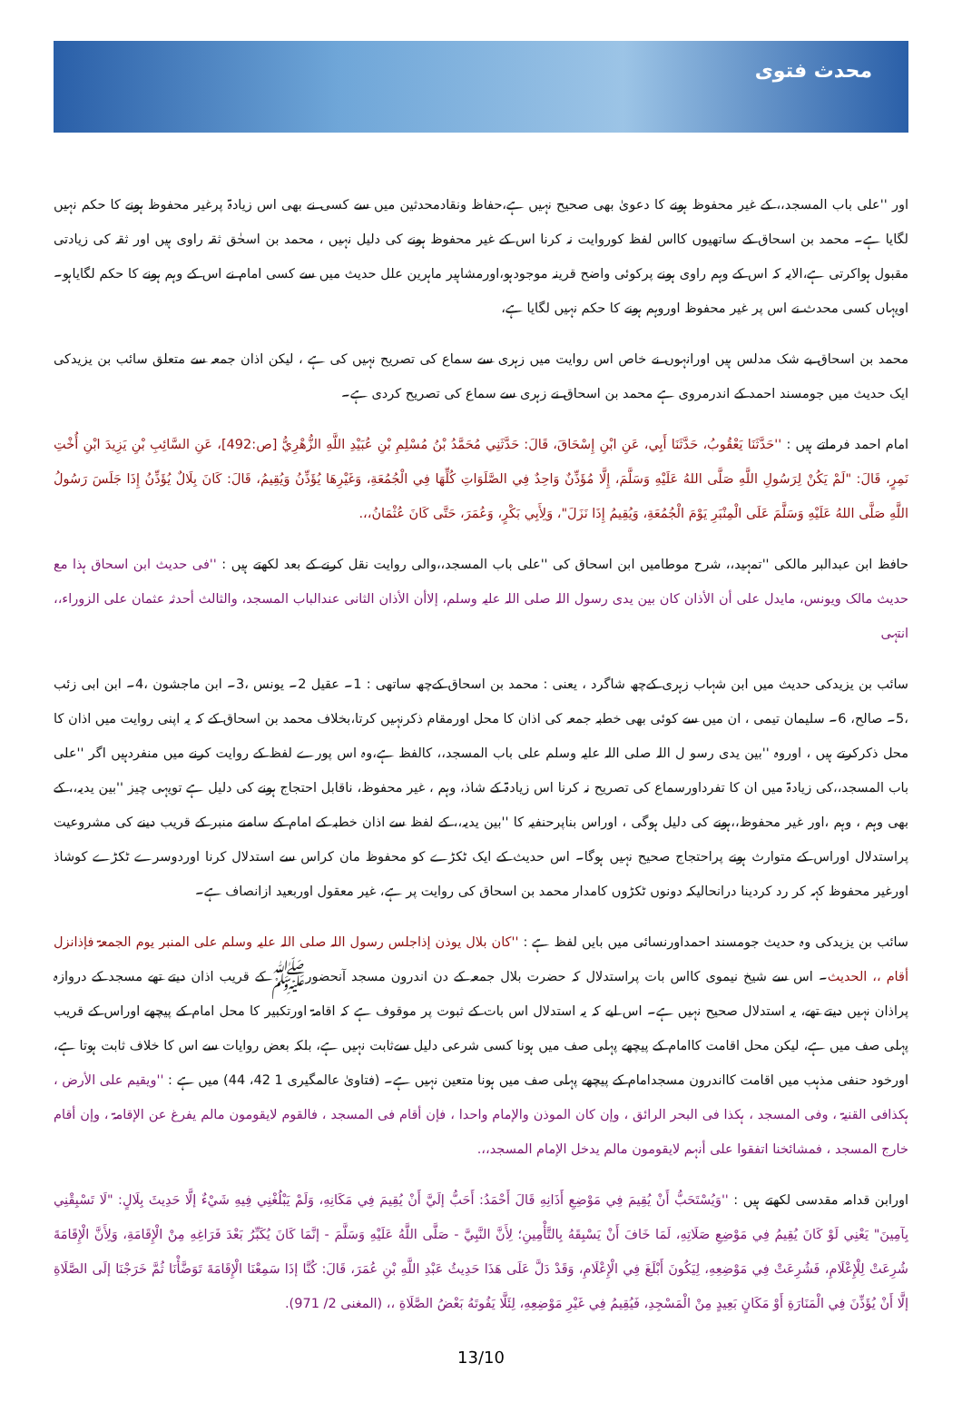محدث فتوی
اور ''علی باب المسجد،، کے غیر محفوظ ہونے کا دعویٰ بھی صحیح نہیں ہے،حفاظ ونقادمحدثین میں سے کسی نے بھی اس زیادۃ پرغیر محفوظ ہونے کا حکم نہیں لگایا ہے۔ محمد بن اسحاق کے ساتھیوں کااس لفظ کوروایت نہ کرنا اس کے غیر محفوظ ہونے کی دلیل نہیں ، محمد بن اسحٰق ثقہ راوی ہیں اور ثقہ کی زیادتی مقبول ہواکرتی ہے،الایہ کہ اس کے وہم راوی ہونے پرکوئی واضح قرینہ موجودہو،اورمشاہیر ماہرین علل حدیث میں سے کسی امام نے اس کے وہم ہونے کا حکم لگایاہو۔ اویہاں کسی محدث نے اس پر غیر محفوظ اوروہم ہونے کا حکم نہیں لگایا ہے،
محمد بن اسحاق بے شک مدلس ہیں اورانہوں نے خاص اس روایت میں زہری سے سماع کی تصریح نہیں کی ہے ، لیکن اذان جمعہ سے متعلق سائب بن یزیدکی ایک حدیث میں جومسند احمد کے اندرمروی ہے محمد بن اسحاق نے زہری سے سماع کی تصریح کردی ہے۔
امام احمد فرماتے ہیں : ''حَدَّثَنَا يَعْقُوبُ، حَدَّثَنَا أَبِي، عَنِ ابْنِ إِسْحَاقَ، قَالَ: حَدَّثَنِي مُحَمَّدُ بْنُ مُسْلِمِ بْنِ عُبَيْدِ اللَّهِ الزُّهْرِيُّ [ص:492]، عَنِ السَّائِبِ بْنِ يَزِيدَ ابْنِ أُخْتِ نَمِرٍ، قَالَ: "لَمْ يَكُنْ لِرَسُولِ اللَّهِ صَلَّى اللهُ عَلَيْهِ وَسَلَّمَ، إِلَّا مُؤَذِّنٌ وَاحِدٌ فِي الصَّلَوَاتِ كُلِّهَا فِي الْجُمُعَةِ، وَغَيْرِهَا يُؤَذِّنُ وَيُقِيمُ، قَالَ: كَانَ بِلَالٌ يُؤَذِّنُ إِذَا جَلَسَ رَسُولُ اللَّهِ صَلَّى اللهُ عَلَيْهِ وَسَلَّمَ عَلَى الْمِنْبَرِ يَوْمَ الْجُمُعَةِ، وَيُقِيمُ إِذَا نَزَلَ"، وَلِأَبِي بَكْرٍ، وَعُمَرَ، حَتَّى كَانَ عُثْمَانُ،،.
حافظ ابن عبدالبر مالکی ''تمہید،، شرح موطامیں ابن اسحاق کی ''علی باب المسجد،،والی روایت نقل کرنے کے بعد لکھتے ہیں : ''فی حدیث ابن اسحاق ہذا مع حدیث مالک ویونس، مایدل علی أن الأذان کان بین یدی رسول اللہ صلی اللہ علیہ وسلم، إلاأن الأذان الثانی عندالباب المسجد، والثالث أحدثہ عثمان علی الزوراء،، انتہی
سائب بن یزیدکی حدیث میں ابن شہاب زہری کےچھ شاگرد ، یعنی : محمد بن اسحاق کےچھ ساتھی : 1۔ عقیل 2۔ یونس ،3۔ ابن ماجشون ،4۔ ابن ابی زئب ،5۔ صالح، 6۔ سلیمان تیمی ، ان میں سے کوئی بھی خطبہ جمعہ کی اذان کا محل اورمقام ذکرنہیں کرتا،بخلاف محمد بن اسحاق کے کہ یہ اپنی روایت میں اذان کا محل ذکرکرتے ہیں ، اوروہ ''بین یدی رسو ل اللہ صلی اللہ علیہ وسلم علی باب المسجد،، کالفظ ہے،وہ اس پورے لفظ کے روایت کرنے میں منفردہیں اگر ''علی باب المسجد،،کی زیادۃ میں ان کا تفرداورسماع کی تصریح نہ کرنا اس زیادۃ کے شاذ، وہم ، غیر محفوظ، ناقابل احتجاج ہونے کی دلیل ہے تویہی چیز ''بین یدیہ،، کے بھی وہم ، وہم ،اور غیر محفوظ،،ہونے کی دلیل ہوگی ، اوراس بناپرحنفیہ کا ''بین یدیہ،، کے لفظ سے اذان خطبہ کے امام کے سامنے منبر کے قریب دینے کی مشروعیت پراستدلال اوراس کے متوارث ہونے پراحتجاج صحیح نہیں ہوگا۔ اس حدیث کے ایک ٹکڑے کو محفوظ مان کراس سے استدلال کرنا اوردوسرے ٹکڑے کوشاذ اورغیر محفوظ کہہ کر رد کردینا درانحالیکہ دونوں ٹکڑوں کامدار محمد بن اسحاق کی روایت پر ہے، غیر معقول اوربعید ازانصاف ہے۔
سائب بن یزیدکی وہ حدیث جومسند احمداورنسائی میں بایں لفظ ہے : ''کان بلال یوذن إذاجلس رسول اللہ صلی اللہ علیہ وسلم علی المنبر یوم الجمعۃ فإذانزل أقام ،، الحدیث۔ اس سے شیخ نیموی کااس بات پراستدلال کہ حضرت بلال جمعہ کے دن اندرون مسجد آنحضورﷺ کے قریب اذان دیتے تھے مسجد کے دروازہ پراذان نہیں دیتے تھے، یہ استدلال صحیح نہیں ہے۔ اس لیے کہ یہ استدلال اس بات کے ثبوت پر موقوف ہے کہ اقامۃ اورتکبیر کا محل امام کے پیچھے اوراس کے قریب پہلی صف میں ہے، لیکن محل اقامت کاامام کے پیچھے پہلی صف میں ہونا کسی شرعی دلیل سےثابت نہیں ہے، بلکہ بعض روایات سے اس کا خلاف ثابت ہوتا ہے، اورخود حنفی مذہب میں اقامت کااندرون مسجدامام کے پیچھے پہلی صف میں ہونا متعین نہیں ہے۔ (فتاویٰ عالمگیری 1 42، 44) میں ہے : ''ویقیم علی الأرض ، ہکذافی القنیۃ ، وفی المسجد ، ہکذا فی البحر الرائق ، وإن کان الموذن والإمام واحدا ، فإن أقام فی المسجد ، فالقوم لایقومون مالم یفرغ عن الإقامۃ ، وإن أقام خارج المسجد ، فمشائخنا اتفقوا علی أنہم لایقومون مالم یدخل الإمام المسجد،،.
اورابن قدامہ مقدسی لکھتے ہیں : ''وَيُسْتَحَبُّ أَنْ يُقِيمَ فِي مَوْضِعِ أَذَانِهِ قَالَ أَحْمَدُ: أَحَبُّ إلَيَّ أَنْ يُقِيمَ فِي مَكَانِهِ، وَلَمْ يَبْلُغْنِي فِيهِ شَيْءٌ إلَّا حَدِيثَ بِلَالٍ: "لَا تَسْبِقْنِي بِآمِينَ" يَعْنِي لَوْ كَانَ يُقِيمُ فِي مَوْضِعِ صَلَاتِهِ، لَمَا خَافَ أَنْ يَسْبِقَهُ بِالتَّأْمِينِ؛ لِأَنَّ النَّبِيَّ - صَلَّى اللَّهُ عَلَيْهِ وَسَلَّمَ - إنَّمَا كَانَ يُكَبِّرُ بَعْدَ فَرَاغِهِ مِنْ الْإِقَامَةِ، وَلِأَنَّ الْإِقَامَةَ شُرِعَتْ لِلْإِعْلَامِ، فَشُرِعَتْ فِي مَوْضِعِهِ، لِيَكُونَ أَبْلَغَ فِي الْإِعْلَامِ، وَقَدْ دَلَّ عَلَى هَذَا حَدِيثُ عَبْدِ اللَّهِ بْنِ عُمَرَ، قَالَ: كُنَّا إذَا سَمِعْنَا الْإِقَامَةَ تَوَضَّأْنَا ثُمَّ خَرَجْنَا إلَى الصَّلَاةِ إلَّا أَنْ يُؤَذِّنَ فِي الْمَنَارَةِ أَوْ مَكَانٍ بَعِيدٍ مِنْ الْمَسْجِدِ، فَيُقِيمُ فِي غَيْرِ مَوْضِعِهِ، لِئَلَّا يَفُوتَهُ بَعْضُ الصَّلَاةِ ،، (المغنی 2/ 971).
13/10